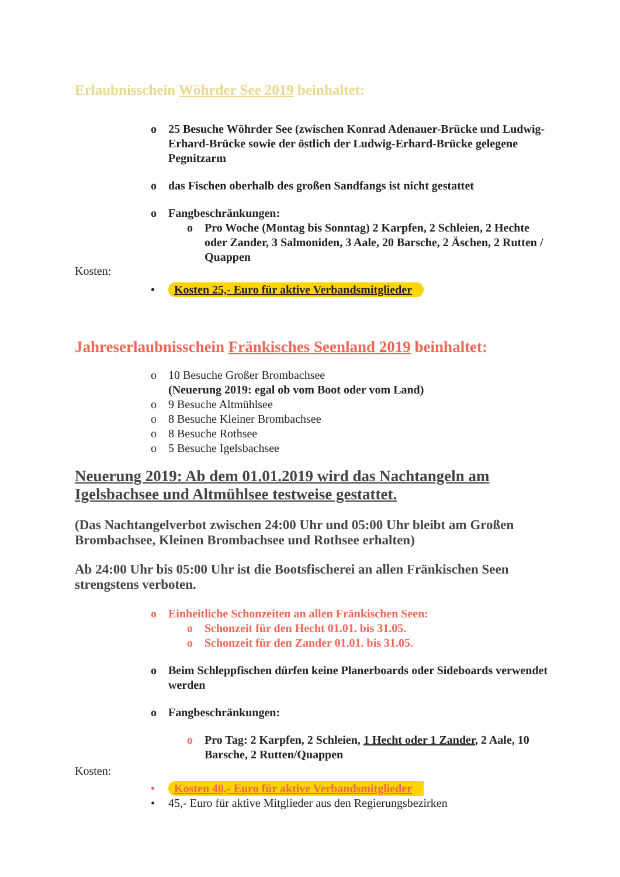Erlaubnisschein Wöhrder See 2019 beinhaltet:
o 25 Besuche Wöhrder See (zwischen Konrad Adenauer-Brücke und Ludwig-Erhard-Brücke sowie der östlich der Ludwig-Erhard-Brücke gelegene Pegnitzarm
o das Fischen oberhalb des großen Sandfangs ist nicht gestattet
o Fangbeschränkungen:
o Pro Woche (Montag bis Sonntag) 2 Karpfen, 2 Schleien, 2 Hechte oder Zander, 3 Salmoniden, 3 Aale, 20 Barsche, 2 Äschen, 2 Rutten / Quappen
Kosten:
• Kosten 25,- Euro für aktive Verbandsmitglieder
Jahreserlaubnisschein Fränkisches Seenland 2019 beinhaltet:
o 10 Besuche Großer Brombachsee
(Neuerung 2019: egal ob vom Boot oder vom Land)
o 9 Besuche Altmühlsee
o 8 Besuche Kleiner Brombachsee
o 8 Besuche Rothsee
o 5 Besuche Igelsbachsee
Neuerung 2019: Ab dem 01.01.2019 wird das Nachtangeln am Igelsbachsee und Altmühlsee testweise gestattet.
(Das Nachtangelverbot zwischen 24:00 Uhr und 05:00 Uhr bleibt am Großen Brombachsee, Kleinen Brombachsee und Rothsee erhalten)
Ab 24:00 Uhr bis 05:00 Uhr ist die Bootsfischerei an allen Fränkischen Seen strengstens verboten.
o Einheitliche Schonzeiten an allen Fränkischen Seen:
o Schonzeit für den Hecht 01.01. bis 31.05.
o Schonzeit für den Zander 01.01. bis 31.05.
o Beim Schleppfischen dürfen keine Planerboards oder Sideboards verwendet werden
o Fangbeschränkungen:
o Pro Tag: 2 Karpfen, 2 Schleien, 1 Hecht oder 1 Zander, 2 Aale, 10 Barsche, 2 Rutten/Quappen
Kosten:
• Kosten 40,- Euro für aktive Verbandsmitglieder
• 45,- Euro für aktive Mitglieder aus den Regierungsbezirken